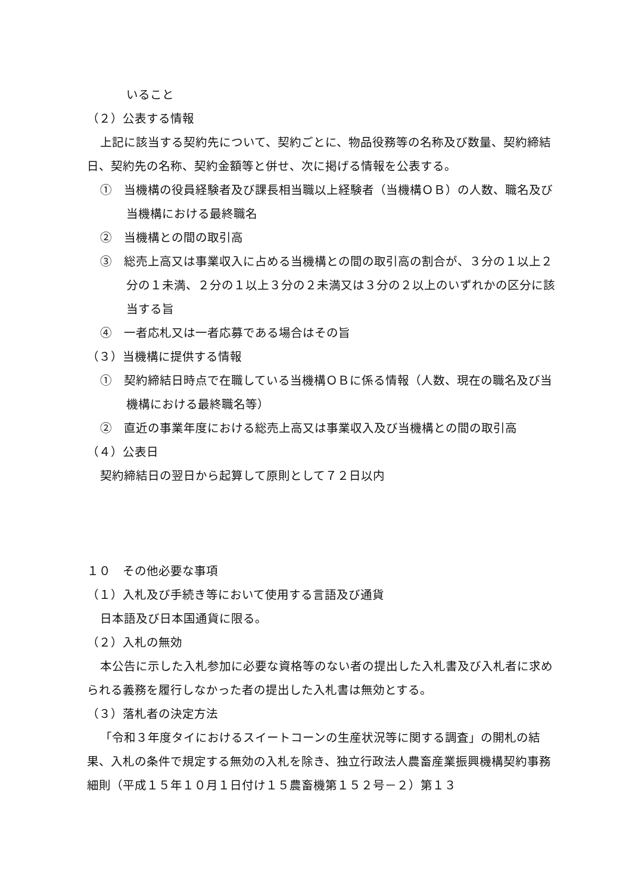いること
（２）公表する情報
上記に該当する契約先について、契約ごとに、物品役務等の名称及び数量、契約締結日、契約先の名称、契約金額等と併せ、次に掲げる情報を公表する。
①　当機構の役員経験者及び課長相当職以上経験者（当機構ＯＢ）の人数、職名及び当機構における最終職名
②　当機構との間の取引高
③　総売上高又は事業収入に占める当機構との間の取引高の割合が、３分の１以上２分の１未満、２分の１以上３分の２未満又は３分の２以上のいずれかの区分に該当する旨
④　一者応札又は一者応募である場合はその旨
（３）当機構に提供する情報
①　契約締結日時点で在職している当機構ＯＢに係る情報（人数、現在の職名及び当機構における最終職名等）
②　直近の事業年度における総売上高又は事業収入及び当機構との間の取引高
（４）公表日
契約締結日の翌日から起算して原則として７２日以内
１０　その他必要な事項
（１）入札及び手続き等において使用する言語及び通貨
日本語及び日本国通貨に限る。
（２）入札の無効
本公告に示した入札参加に必要な資格等のない者の提出した入札書及び入札者に求められる義務を履行しなかった者の提出した入札書は無効とする。
（３）落札者の決定方法
「令和３年度タイにおけるスイートコーンの生産状況等に関する調査」の開札の結果、入札の条件で規定する無効の入札を除き、独立行政法人農畜産業振興機構契約事務細則（平成１５年１０月１日付け１５農畜機第１５２号－２）第１３